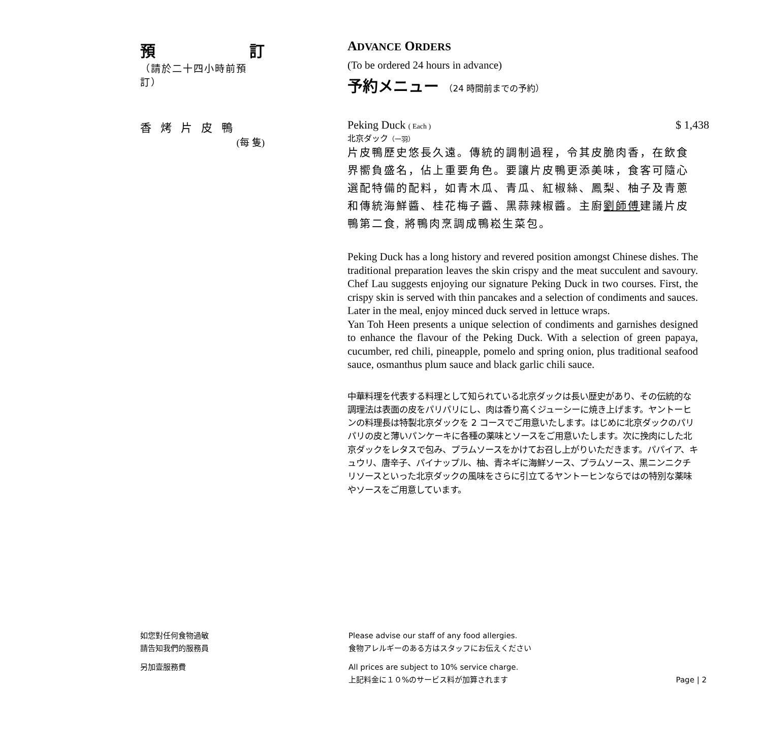預 訂
（請於二十四小時前預訂）
ADVANCE ORDERS
(To be ordered 24 hours in advance)
予約メニュー （24 時間前までの予約）
香烤片皮鴨
(每 隻)
Peking Duck ( Each ) $ 1,438
北京ダック（一羽）
片皮鴨歷史悠長久遠。傳統的調制過程，令其皮脆肉香，在飲食界嚮負盛名，佔上重要角色。要讓片皮鴨更添美味，食客可隨心選配特備的配料，如青木瓜、青瓜、紅椒絲、鳳梨、柚子及青蔥和傳統海鮮醬、桂花梅子醬、黑蒜辣椒醬。主廚劉師傅建議片皮鴨第二食, 將鴨肉烹調成鴨崧生菜包。
Peking Duck has a long history and revered position amongst Chinese dishes. The traditional preparation leaves the skin crispy and the meat succulent and savoury. Chef Lau suggests enjoying our signature Peking Duck in two courses. First, the crispy skin is served with thin pancakes and a selection of condiments and sauces. Later in the meal, enjoy minced duck served in lettuce wraps.
Yan Toh Heen presents a unique selection of condiments and garnishes designed to enhance the flavour of the Peking Duck. With a selection of green papaya, cucumber, red chili, pineapple, pomelo and spring onion, plus traditional seafood sauce, osmanthus plum sauce and black garlic chili sauce.
中華料理を代表する料理として知られている北京ダックは長い歴史があり、その伝統的な調理法は表面の皮をパリパリにし、肉は香り高くジューシーに焼き上げます。ヤントーヒンの料理長は特製北京ダックを 2 コースでご用意いたします。はじめに北京ダックのパリパリの皮と薄いパンケーキに各種の薬味とソースをご用意いたします。次に挽肉にした北京ダックをレタスで包み、プラムソースをかけてお召し上がりいただきます。パパイア、キュウリ、唐辛子、パイナップル、柚、青ネギに海鮮ソース、プラムソース、黒ニンニクチリソースといった北京ダックの風味をさらに引立てるヤントーヒンならではの特別な薬味やソースをご用意しています。
如您對任何食物過敏
請告知我們的服務員
另加壹服務費
Please advise our staff of any food allergies.
食物アレルギーのある方はスタッフにお伝えください
All prices are subject to 10% service charge.
上記料金に１０%のサービス料が加算されます Page | 2